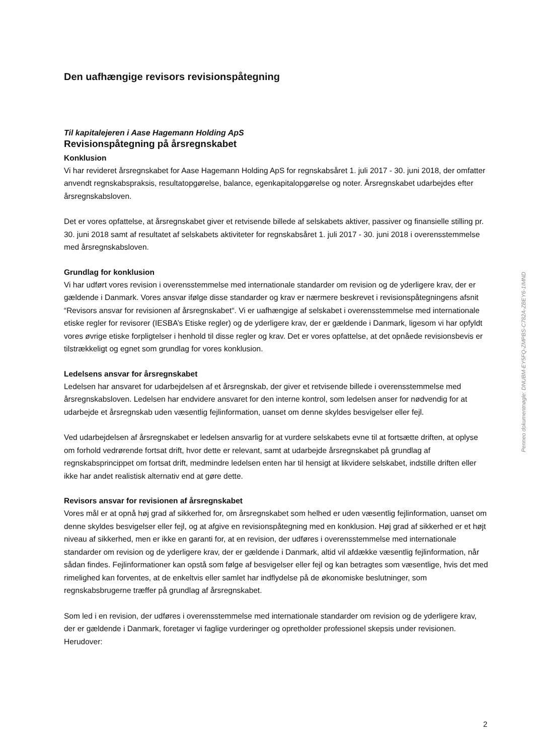Den uafhængige revisors revisionspåtegning
Til kapitalejeren i Aase Hagemann Holding ApS
Revisionspåtegning på årsregnskabet
Konklusion
Vi har revideret årsregnskabet for Aase Hagemann Holding ApS for regnskabsåret 1. juli 2017 - 30. juni 2018, der omfatter anvendt regnskabspraksis, resultatopgørelse, balance, egenkapitalopgørelse og noter. Årsregnskabet udarbejdes efter årsregnskabsloven.
Det er vores opfattelse, at årsregnskabet giver et retvisende billede af selskabets aktiver, passiver og finansielle stilling pr. 30. juni 2018 samt af resultatet af selskabets aktiviteter for regnskabsåret 1. juli 2017 - 30. juni 2018 i overensstemmelse med årsregnskabsloven.
Grundlag for konklusion
Vi har udført vores revision i overensstemmelse med internationale standarder om revision og de yderligere krav, der er gældende i Danmark. Vores ansvar ifølge disse standarder og krav er nærmere beskrevet i revisionspåtegningens afsnit “Revisors ansvar for revisionen af årsregnskabet“. Vi er uafhængige af selskabet i overensstemmelse med internationale etiske regler for revisorer (IESBA’s Etiske regler) og de yderligere krav, der er gældende i Danmark, ligesom vi har opfyldt vores øvrige etiske forpligtelser i henhold til disse regler og krav. Det er vores opfattelse, at det opnåede revisionsbevis er tilstrækkeligt og egnet som grundlag for vores konklusion.
Ledelsens ansvar for årsregnskabet
Ledelsen har ansvaret for udarbejdelsen af et årsregnskab, der giver et retvisende billede i overensstemmelse med årsregnskabsloven. Ledelsen har endvidere ansvaret for den interne kontrol, som ledelsen anser for nødvendig for at udarbejde et årsregnskab uden væsentlig fejlinformation, uanset om denne skyldes besvigelser eller fejl.
Ved udarbejdelsen af årsregnskabet er ledelsen ansvarlig for at vurdere selskabets evne til at fortsætte driften, at oplyse om forhold vedrørende fortsat drift, hvor dette er relevant, samt at udarbejde årsregnskabet på grundlag af regnskabsprincippet om fortsat drift, medmindre ledelsen enten har til hensigt at likvidere selskabet, indstille driften eller ikke har andet realistisk alternativ end at gøre dette.
Revisors ansvar for revisionen af årsregnskabet
Vores mål er at opnå høj grad af sikkerhed for, om årsregnskabet som helhed er uden væsentlig fejlinformation, uanset om denne skyldes besvigelser eller fejl, og at afgive en revisionspåtegning med en konklusion. Høj grad af sikkerhed er et højt niveau af sikkerhed, men er ikke en garanti for, at en revision, der udføres i overensstemmelse med internationale standarder om revision og de yderligere krav, der er gældende i Danmark, altid vil afdække væsentlig fejlinformation, når sådan findes. Fejlinformationer kan opstå som følge af besvigelser eller fejl og kan betragtes som væsentlige, hvis det med rimelighed kan forventes, at de enkeltvis eller samlet har indflydelse på de økonomiske beslutninger, som regnskabsbrugerne træffer på grundlag af årsregnskabet.
Som led i en revision, der udføres i overensstemmelse med internationale standarder om revision og de yderligere krav, der er gældende i Danmark, foretager vi faglige vurderinger og opretholder professionel skepsis under revisionen. Herudover:
Penneo dokumentnøgle: DNUBM-EY5FQ-ZMPBS-C782A-ZBEY6-1IMND
2